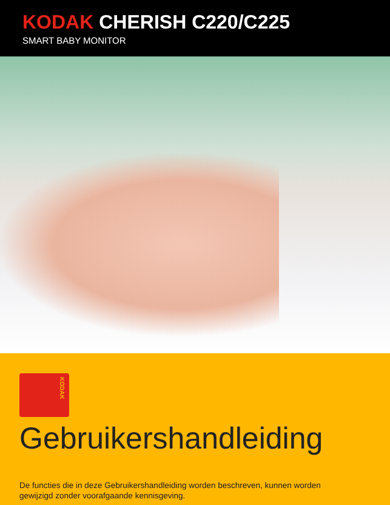KODAK CHERISH C220/C225
SMART BABY MONITOR
KODAK
Gebruikershandleiding
De functies die in deze Gebruikershandleiding worden beschreven, kunnen worden
gewijzigd zonder voorafgaande kennisgeving.